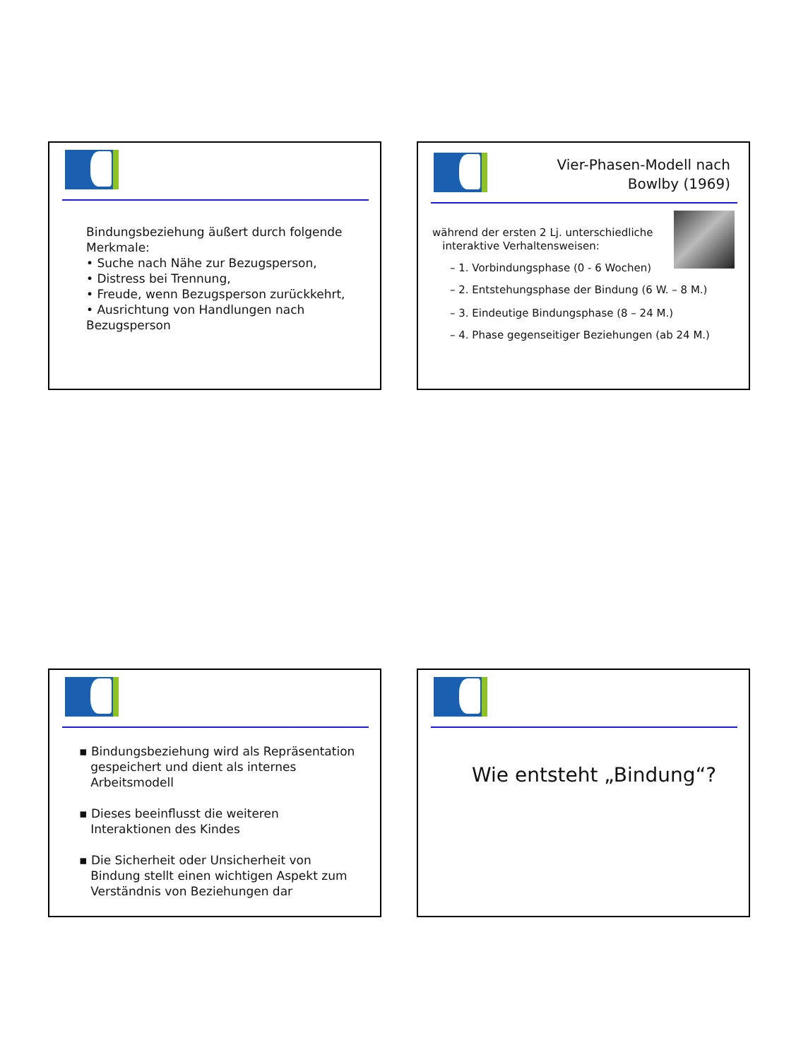Bindungsbeziehung äußert durch folgende Merkmale:
• Suche nach Nähe zur Bezugsperson,
• Distress bei Trennung,
• Freude, wenn Bezugsperson zurückkehrt,
• Ausrichtung von Handlungen nach Bezugsperson
Vier-Phasen-Modell nach
Bowlby (1969)
während der ersten 2 Lj. unterschiedliche
interaktive Verhaltensweisen:
– 1. Vorbindungsphase (0 - 6 Wochen)
– 2. Entstehungsphase der Bindung (6 W. – 8 M.)
– 3. Eindeutige Bindungsphase (8 – 24 M.)
– 4. Phase gegenseitiger Beziehungen (ab 24 M.)
▪ Bindungsbeziehung wird als Repräsentation
gespeichert und dient als internes
Arbeitsmodell
▪ Dieses beeinflusst die weiteren
Interaktionen des Kindes
▪ Die Sicherheit oder Unsicherheit von
Bindung stellt einen wichtigen Aspekt zum
Verständnis von Beziehungen dar
Wie entsteht „Bindung“?